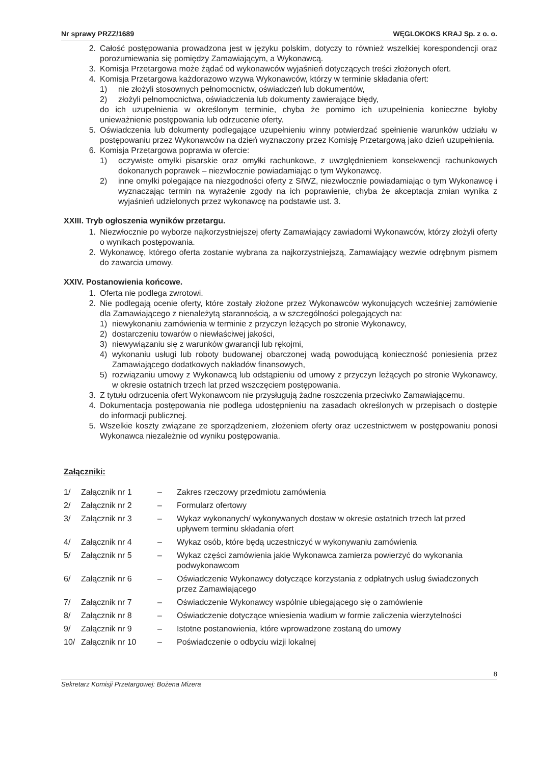Nr sprawy PRZZ/1689 WĘGLOKOKS KRAJ Sp. z o. o.
2. Całość postępowania prowadzona jest w języku polskim, dotyczy to również wszelkiej korespondencji oraz porozumiewania się pomiędzy Zamawiającym, a Wykonawcą.
3. Komisja Przetargowa może żądać od wykonawców wyjaśnień dotyczących treści złożonych ofert.
4. Komisja Przetargowa każdorazowo wzywa Wykonawców, którzy w terminie składania ofert:
1) nie złożyli stosownych pełnomocnictw, oświadczeń lub dokumentów,
2) złożyli pełnomocnictwa, oświadczenia lub dokumenty zawierające błędy,
do ich uzupełnienia w określonym terminie, chyba że pomimo ich uzupełnienia konieczne byłoby unieważnienie postępowania lub odrzucenie oferty.
5. Oświadczenia lub dokumenty podlegające uzupełnieniu winny potwierdzać spełnienie warunków udziału w postępowaniu przez Wykonawców na dzień wyznaczony przez Komisję Przetargową jako dzień uzupełnienia.
6. Komisja Przetargowa poprawia w ofercie:
1) oczywiste omyłki pisarskie oraz omyłki rachunkowe, z uwzględnieniem konsekwencji rachunkowych dokonanych poprawek – niezwłocznie powiadamiając o tym Wykonawcę.
2) inne omyłki polegające na niezgodności oferty z SIWZ, niezwłocznie powiadamiając o tym Wykonawcę i wyznaczając termin na wyrażenie zgody na ich poprawienie, chyba że akceptacja zmian wynika z wyjaśnień udzielonych przez wykonawcę na podstawie ust. 3.
XXIII. Tryb ogłoszenia wyników przetargu.
1. Niezwłocznie po wyborze najkorzystniejszej oferty Zamawiający zawiadomi Wykonawców, którzy złożyli oferty o wynikach postępowania.
2. Wykonawcę, którego oferta zostanie wybrana za najkorzystniejszą, Zamawiający wezwie odrębnym pismem do zawarcia umowy.
XXIV. Postanowienia końcowe.
1. Oferta nie podlega zwrotowi.
2. Nie podlegają ocenie oferty, które zostały złożone przez Wykonawców wykonujących wcześniej zamówienie dla Zamawiającego z nienależytą starannością, a w szczególności polegających na:
1) niewykonaniu zamówienia w terminie z przyczyn leżących po stronie Wykonawcy,
2) dostarczeniu towarów o niewłaściwej jakości,
3) niewywiązaniu się z warunków gwarancji lub rękojmi,
4) wykonaniu usługi lub roboty budowanej obarczonej wadą powodującą konieczność poniesienia przez Zamawiającego dodatkowych nakładów finansowych,
5) rozwiązaniu umowy z Wykonawcą lub odstąpieniu od umowy z przyczyn leżących po stronie Wykonawcy, w okresie ostatnich trzech lat przed wszczęciem postępowania.
3. Z tytułu odrzucenia ofert Wykonawcom nie przysługują żadne roszczenia przeciwko Zamawiającemu.
4. Dokumentacja postępowania nie podlega udostępnieniu na zasadach określonych w przepisach o dostępie do informacji publicznej.
5. Wszelkie koszty związane ze sporządzeniem, złożeniem oferty oraz uczestnictwem w postępowaniu ponosi Wykonawca niezależnie od wyniku postępowania.
Załączniki:
| 1/ | Załącznik nr 1 | – | Zakres rzeczowy przedmiotu zamówienia |
| 2/ | Załącznik nr 2 | – | Formularz ofertowy |
| 3/ | Załącznik nr 3 | – | Wykaz wykonanych/ wykonywanych dostaw w okresie ostatnich trzech lat przed upływem terminu składania ofert |
| 4/ | Załącznik nr 4 | – | Wykaz osób, które będą uczestniczyć w wykonywaniu zamówienia |
| 5/ | Załącznik nr 5 | – | Wykaz części zamówienia jakie Wykonawca zamierza powierzyć do wykonania podwykonawcom |
| 6/ | Załącznik nr 6 | – | Oświadczenie Wykonawcy dotyczące korzystania z odpłatnych usług świadczonych przez Zamawiającego |
| 7/ | Załącznik nr 7 | – | Oświadczenie Wykonawcy wspólnie ubiegającego się o zamówienie |
| 8/ | Załącznik nr 8 | – | Oświadczenie dotyczące wniesienia wadium w formie zaliczenia wierzytelności |
| 9/ | Załącznik nr 9 | – | Istotne postanowienia, które wprowadzone zostaną do umowy |
| 10/ | Załącznik nr 10 | – | Poświadczenie o odbyciu wizji lokalnej |
8
Sekretarz Komisji Przetargowej: Bożena Mizera